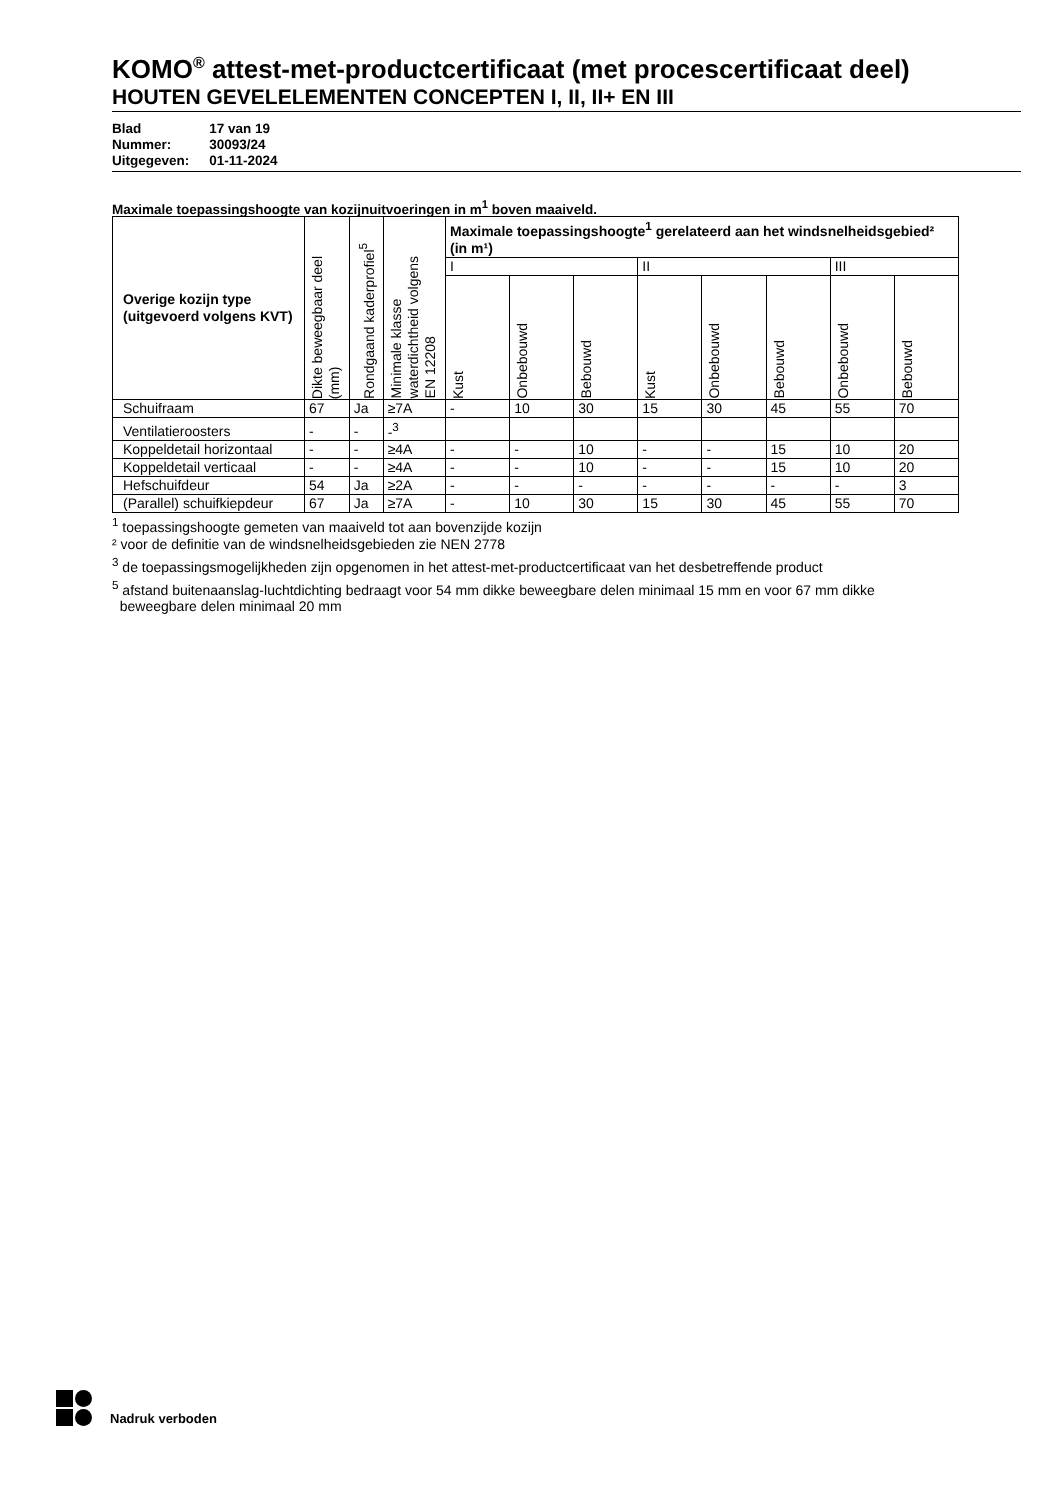KOMO<sup>®</sup> attest-met-productcertificaat (met procescertificaat deel)
HOUTEN GEVELELEMENTEN CONCEPTEN I, II, II+ EN III
| Blad | 17 van 19 |
| Nummer: | 30093/24 |
| Uitgegeven: | 01-11-2024 |
Maximale toepassingshoogte van kozijnuitvoeringen in m<sup>1</sup> boven maaiveld.
| Overige kozijn type (uitgevoerd volgens KVT) | Dikte beweegbaar deel (mm) | Rondgaand kaderprofiel<sup>5</sup> | Minimale klasse waterdichtheid volgens EN 12208 | Maximale toepassingshoogte<sup>1</sup> gerelateerd aan het windsnelheidsgebied² (in m¹) | | | | | | | |
| --- | --- | --- | --- | --- | --- | --- | --- | --- | --- | --- | --- |
| | | | | I | | | II | | | III | |
| | | | | Kust | Onbebouwd | Bebouwd | Kust | Onbebouwd | Bebouwd | Onbebouwd | Bebouwd |
| Schuifraam | 67 | Ja | ≥7A | - | 10 | 30 | 15 | 30 | 45 | 55 | 70 |
| Ventilatieroosters | - | - | -<sup>3</sup> | | | | | | | | |
| Koppeldetail horizontaal | - | - | ≥4A | - | - | 10 | - | - | 15 | 10 | 20 |
| Koppeldetail verticaal | - | - | ≥4A | - | - | 10 | - | - | 15 | 10 | 20 |
| Hefschuifdeur | 54 | Ja | ≥2A | - | - | - | - | - | - | - | 3 |
| (Parallel) schuifkiepdeur | 67 | Ja | ≥7A | - | 10 | 30 | 15 | 30 | 45 | 55 | 70 |
<sup>1</sup> toepassingshoogte gemeten van maaiveld tot aan bovenzijde kozijn
² voor de definitie van de windsnelheidsgebieden zie NEN 2778
<sup>3</sup> de toepassingsmogelijkheden zijn opgenomen in het attest-met-productcertificaat van het desbetreffende product
<sup>5</sup> afstand buitenaanslag-luchtdichting bedraagt voor 54 mm dikke beweegbare delen minimaal 15 mm en voor 67 mm dikke
beweegbare delen minimaal 20 mm
Nadruk verboden